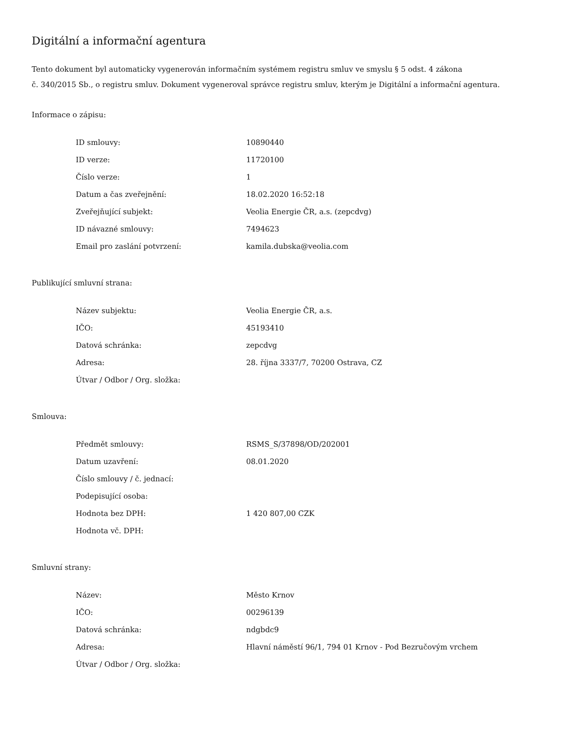Digitální a informační agentura
Tento dokument byl automaticky vygenerován informačním systémem registru smluv ve smyslu § 5 odst. 4 zákona
č. 340/2015 Sb., o registru smluv. Dokument vygeneroval správce registru smluv, kterým je Digitální a informační agentura.
Informace o zápisu:
| ID smlouvy: | 10890440 |
| ID verze: | 11720100 |
| Číslo verze: | 1 |
| Datum a čas zveřejnění: | 18.02.2020 16:52:18 |
| Zveřejňující subjekt: | Veolia Energie ČR, a.s. (zepcdvg) |
| ID návazné smlouvy: | 7494623 |
| Email pro zaslání potvrzení: | kamila.dubska@veolia.com |
Publikující smluvní strana:
| Název subjektu: | Veolia Energie ČR, a.s. |
| IČO: | 45193410 |
| Datová schránka: | zepcdvg |
| Adresa: | 28. října 3337/7, 70200 Ostrava, CZ |
| Útvar / Odbor / Org. složka: | |
Smlouva:
| Předmět smlouvy: | RSMS_S/37898/OD/202001 |
| Datum uzavření: | 08.01.2020 |
| Číslo smlouvy / č. jednací: | |
| Podepisující osoba: | |
| Hodnota bez DPH: | 1 420 807,00 CZK |
| Hodnota vč. DPH: | |
Smluvní strany:
| Název: | Město Krnov |
| IČO: | 00296139 |
| Datová schránka: | ndgbdc9 |
| Adresa: | Hlavní náměstí 96/1, 794 01 Krnov - Pod Bezručovým vrchem |
| Útvar / Odbor / Org. složka: | |